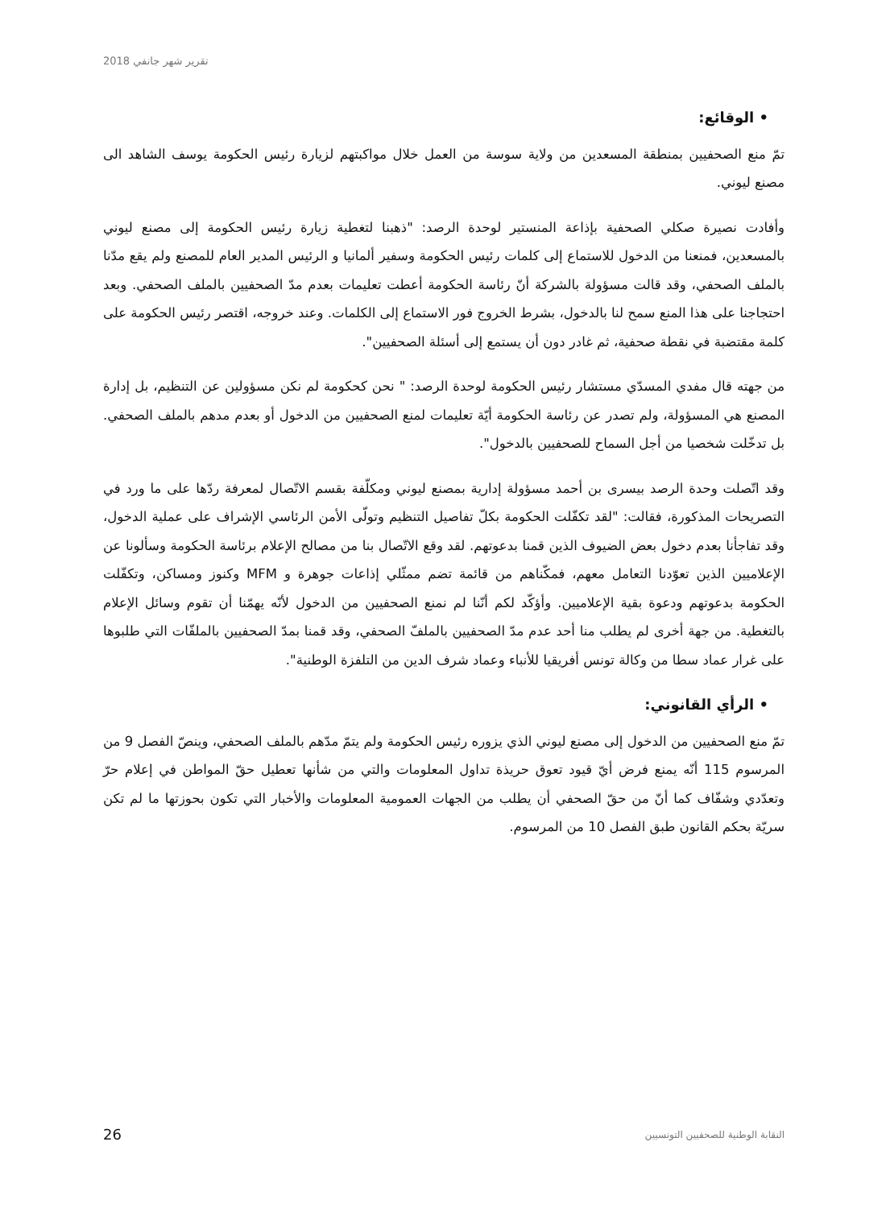تقرير شهر جانفي 2018
• الوقائع:
تمّ منع الصحفيين بمنطقة المسعدين من ولاية سوسة من العمل خلال مواكبتهم لزيارة رئيس الحكومة يوسف الشاهد الى مصنع ليوني.
وأفادت نصيرة صكلي الصحفية بإذاعة المنستير لوحدة الرصد: "ذهبنا لتغطية زيارة رئيس الحكومة إلى مصنع ليوني بالمسعدين، فمنعنا من الدخول للاستماع إلى كلمات رئيس الحكومة وسفير ألمانيا و الرئيس المدير العام للمصنع ولم يقع مدّنا بالملف الصحفي، وقد قالت مسؤولة بالشركة أنّ رئاسة الحكومة أعطت تعليمات بعدم مدّ الصحفيين بالملف الصحفي. وبعد احتجاجنا على هذا المنع سمح لنا بالدخول، بشرط الخروج فور الاستماع إلى الكلمات. وعند خروجه، اقتصر رئيس الحكومة على كلمة مقتضبة في نقطة صحفية، ثم غادر دون أن يستمع إلى أسئلة الصحفيين".
من جهته قال مفدي المسدّي مستشار رئيس الحكومة لوحدة الرصد: " نحن كحكومة لم نكن مسؤولين عن التنظيم، بل إدارة المصنع هي المسؤولة، ولم تصدر عن رئاسة الحكومة أيّة تعليمات لمنع الصحفيين من الدخول أو بعدم مدهم بالملف الصحفي. بل تدخّلت شخصيا من أجل السماح للصحفيين بالدخول".
وقد اتّصلت وحدة الرصد بيسرى بن أحمد مسؤولة إدارية بمصنع ليوني ومكلّفة بقسم الاتّصال لمعرفة ردّها على ما ورد في التصريحات المذكورة، فقالت: "لقد تكفّلت الحكومة بكلّ تفاصيل التنظيم وتولّى الأمن الرئاسي الإشراف على عملية الدخول، وقد تفاجأنا بعدم دخول بعض الضيوف الذين قمنا بدعوتهم. لقد وقع الاتّصال بنا من مصالح الإعلام برئاسة الحكومة وسألونا عن الإعلاميين الذين تعوّدنا التعامل معهم، فمكّناهم من قائمة تضم ممثّلي إذاعات جوهرة و MFM وكنوز ومساكن، وتكفّلت الحكومة بدعوتهم ودعوة بقية الإعلاميين. وأؤكّد لكم أنّنا لم نمنع الصحفيين من الدخول لأنّه يهمّنا أن تقوم وسائل الإعلام بالتغطية. من جهة أخرى لم يطلب منا أحد عدم مدّ الصحفيين بالملفّ الصحفي، وقد قمنا بمدّ الصحفيين بالملفّات التي طلبوها على غرار عماد سطا من وكالة تونس أفريقيا للأنباء وعماد شرف الدين من التلفزة الوطنية".
• الرأي القانوني:
تمّ منع الصحفيين من الدخول إلى مصنع ليوني الذي يزوره رئيس الحكومة ولم يتمّ مدّهم بالملف الصحفي، وينصّ الفصل 9 من المرسوم 115 أنّه يمنع فرض أيّ قيود تعوق حريذة تداول المعلومات والتي من شأنها تعطيل حقّ المواطن في إعلام حرّ وتعدّدي وشفّاف كما أنّ من حقّ الصحفي أن يطلب من الجهات العمومية المعلومات والأخبار التي تكون بحوزتها ما لم تكن سريّة بحكم القانون طبق الفصل 10 من المرسوم.
26 النقابة الوطنية للصحفيين التونسيين